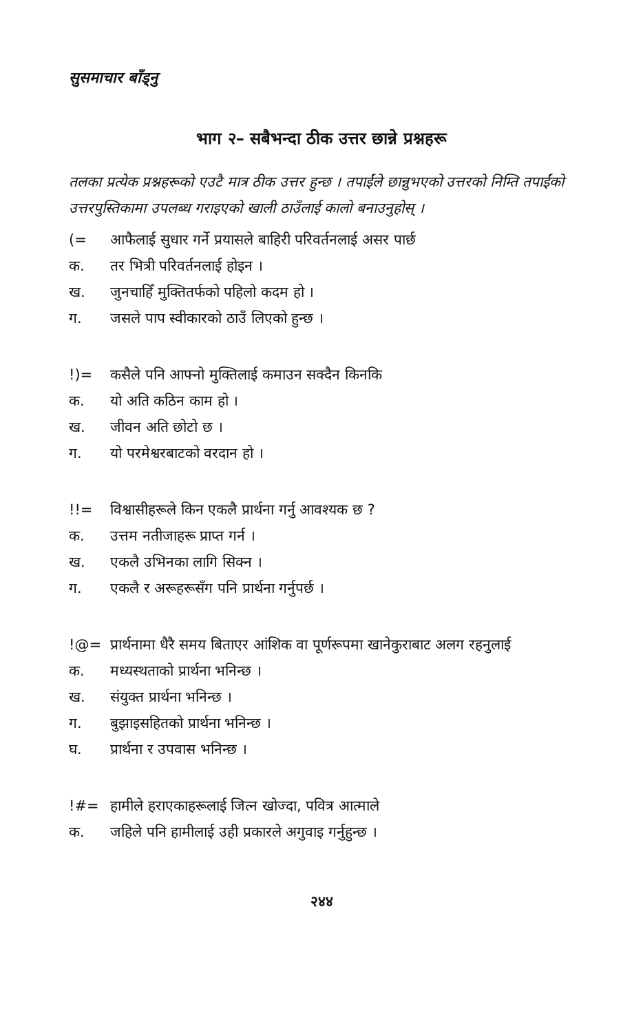सुसमाचार बाँड्नु
भाग २– सबैभन्दा ठीक उत्तर छान्ने प्रश्नहरू
तलका प्रत्येक प्रश्नहरूको एउटै मात्र ठीक उत्तर हुन्छ । तपाईंले छान्नुभएको उत्तरको निम्ति तपाईंको उत्तरपुस्तिकामा उपलब्ध गराइएको खाली ठाउँलाई कालो बनाउनुहोस् ।
(= आफैलाई सुधार गर्ने प्रयासले बाहिरी परिवर्तनलाई असर पार्छ
क. तर भित्री परिवर्तनलाई होइन ।
ख. जुनचाहिँ मुक्तितर्फको पहिलो कदम हो ।
ग. जसले पाप स्वीकारको ठाउँ लिएको हुन्छ ।
!)= कसैले पनि आफ्नो मुक्तिलाई कमाउन सक्दैन किनकि
क. यो अति कठिन काम हो ।
ख. जीवन अति छोटो छ ।
ग. यो परमेश्वरबाटको वरदान हो ।
!!= विश्वासीहरूले किन एकलै प्रार्थना गर्नु आवश्यक छ ?
क. उत्तम नतीजाहरू प्राप्त गर्न ।
ख. एकलै उभिनका लागि सिक्न ।
ग. एकलै र अरूहरूसँग पनि प्रार्थना गर्नुपर्छ ।
!@= प्रार्थनामा धैरै समय बिताएर आंशिक वा पूर्णरूपमा खानेकुराबाट अलग रहनुलाई
क. मध्यस्थताको प्रार्थना भनिन्छ ।
ख. संयुक्त प्रार्थना भनिन्छ ।
ग. बुझाइसहितको प्रार्थना भनिन्छ ।
घ. प्रार्थना र उपवास भनिन्छ ।
!#= हामीले हराएकाहरूलाई जित्न खोज्दा, पवित्र आत्माले
क. जहिले पनि हामीलाई उही प्रकारले अगुवाइ गर्नुहुन्छ ।
२४४